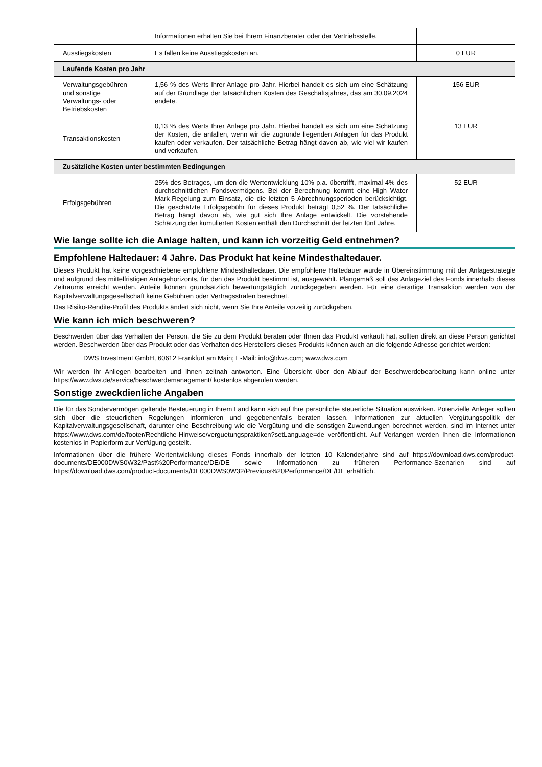| | Informationen erhalten Sie bei Ihrem Finanzberater oder der Vertriebsstelle. | |
| Ausstiegskosten | Es fallen keine Ausstiegskosten an. | 0 EUR |
| Laufende Kosten pro Jahr | | |
| Verwaltungsgebühren und sonstige Verwaltungs- oder Betriebskosten | 1,56 % des Werts Ihrer Anlage pro Jahr. Hierbei handelt es sich um eine Schätzung auf der Grundlage der tatsächlichen Kosten des Geschäftsjahres, das am 30.09.2024 endete. | 156 EUR |
| Transaktionskosten | 0,13 % des Werts Ihrer Anlage pro Jahr. Hierbei handelt es sich um eine Schätzung der Kosten, die anfallen, wenn wir die zugrunde liegenden Anlagen für das Produkt kaufen oder verkaufen. Der tatsächliche Betrag hängt davon ab, wie viel wir kaufen und verkaufen. | 13 EUR |
| Zusätzliche Kosten unter bestimmten Bedingungen | | |
| Erfolgsgebühren | 25% des Betrages, um den die Wertentwicklung 10% p.a. übertrifft, maximal 4% des durchschnittlichen Fondsvermögens. Bei der Berechnung kommt eine High Water Mark-Regelung zum Einsatz, die die letzten 5 Abrechnungsperioden berücksichtigt. Die geschätzte Erfolgsgebühr für dieses Produkt beträgt 0,52 %. Der tatsächliche Betrag hängt davon ab, wie gut sich Ihre Anlage entwickelt. Die vorstehende Schätzung der kumulierten Kosten enthält den Durchschnitt der letzten fünf Jahre. | 52 EUR |
Wie lange sollte ich die Anlage halten, und kann ich vorzeitig Geld entnehmen?
Empfohlene Haltedauer: 4 Jahre. Das Produkt hat keine Mindesthaltedauer.
Dieses Produkt hat keine vorgeschriebene empfohlene Mindesthaltedauer. Die empfohlene Haltedauer wurde in Übereinstimmung mit der Anlagestrategie und aufgrund des mittelfristigen Anlagehorizonts, für den das Produkt bestimmt ist, ausgewählt. Plangemäß soll das Anlageziel des Fonds innerhalb dieses Zeitraums erreicht werden. Anteile können grundsätzlich bewertungstäglich zurückgegeben werden. Für eine derartige Transaktion werden von der Kapitalverwaltungsgesellschaft keine Gebühren oder Vertragsstrafen berechnet.
Das Risiko-Rendite-Profil des Produkts ändert sich nicht, wenn Sie Ihre Anteile vorzeitig zurückgeben.
Wie kann ich mich beschweren?
Beschwerden über das Verhalten der Person, die Sie zu dem Produkt beraten oder Ihnen das Produkt verkauft hat, sollten direkt an diese Person gerichtet werden. Beschwerden über das Produkt oder das Verhalten des Herstellers dieses Produkts können auch an die folgende Adresse gerichtet werden:
DWS Investment GmbH, 60612 Frankfurt am Main; E-Mail: info@dws.com; www.dws.com
Wir werden Ihr Anliegen bearbeiten und Ihnen zeitnah antworten. Eine Übersicht über den Ablauf der Beschwerdebearbeitung kann online unter https://www.dws.de/service/beschwerdemanagement/ kostenlos abgerufen werden.
Sonstige zweckdienliche Angaben
Die für das Sondervermögen geltende Besteuerung in Ihrem Land kann sich auf Ihre persönliche steuerliche Situation auswirken. Potenzielle Anleger sollten sich über die steuerlichen Regelungen informieren und gegebenenfalls beraten lassen. Informationen zur aktuellen Vergütungspolitik der Kapitalverwaltungsgesellschaft, darunter eine Beschreibung wie die Vergütung und die sonstigen Zuwendungen berechnet werden, sind im Internet unter https://www.dws.com/de/footer/Rechtliche-Hinweise/verguetungspraktiken?setLanguage=de veröffentlicht. Auf Verlangen werden Ihnen die Informationen kostenlos in Papierform zur Verfügung gestellt.
Informationen über die frühere Wertentwicklung dieses Fonds innerhalb der letzten 10 Kalenderjahre sind auf https://download.dws.com/product-documents/DE000DWS0W32/Past%20Performance/DE/DE sowie Informationen zu früheren Performance-Szenarien sind auf https://download.dws.com/product-documents/DE000DWS0W32/Previous%20Performance/DE/DE erhältlich.